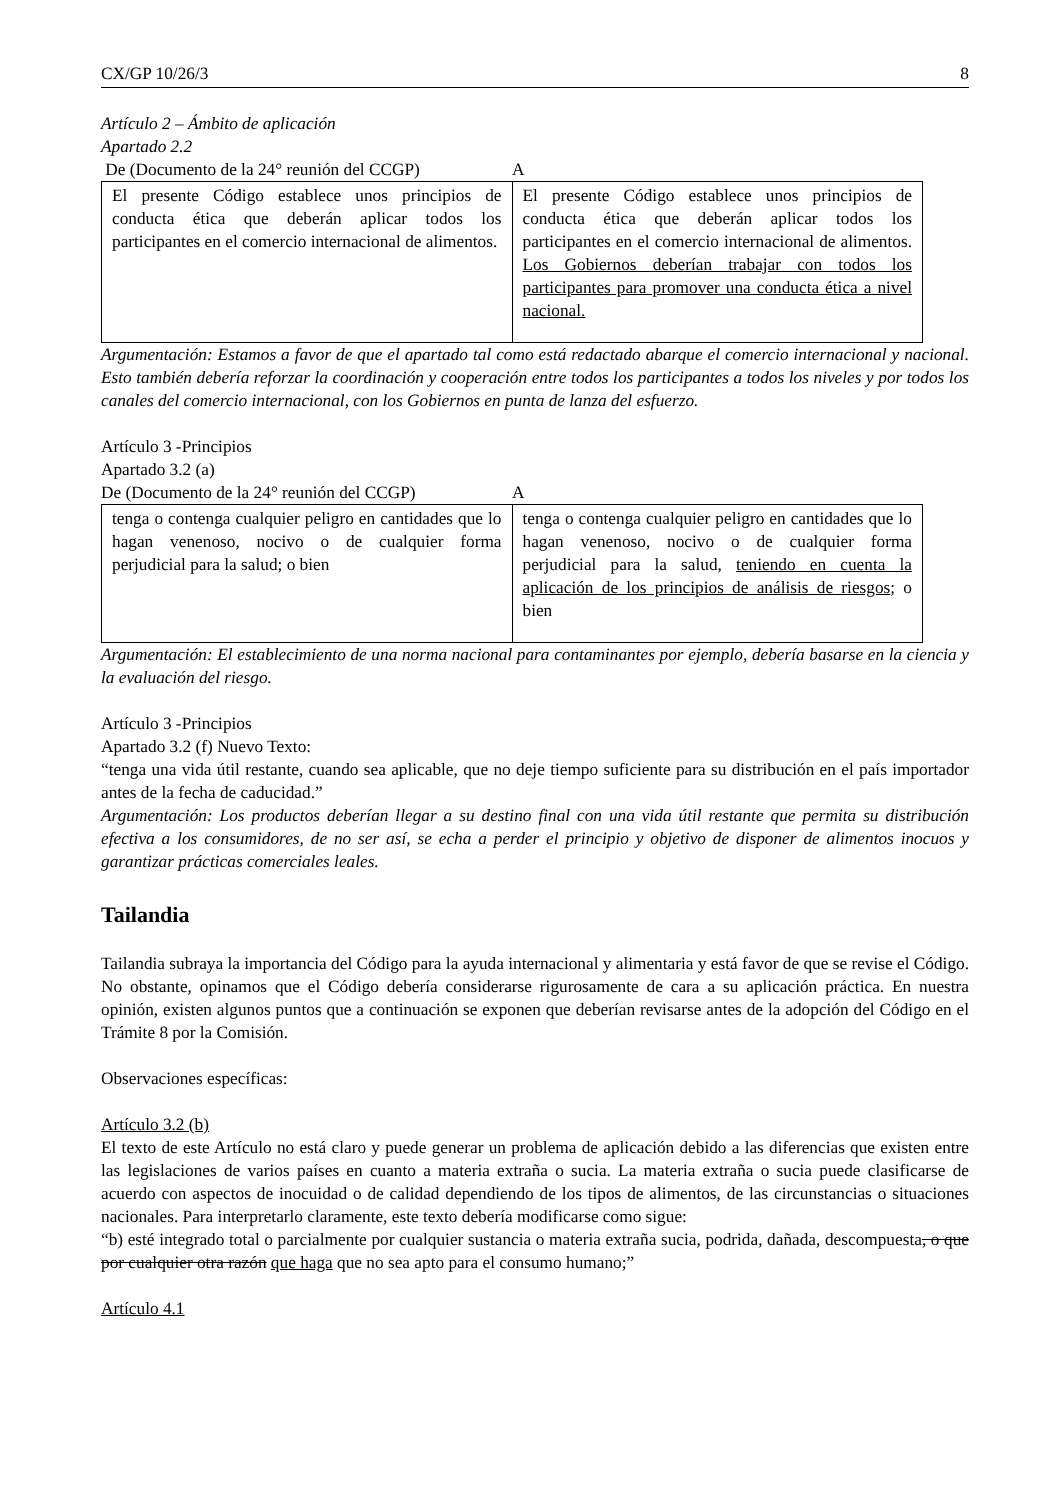CX/GP 10/26/3 8
Artículo 2 – Ámbito de aplicación
Apartado 2.2
De (Documento de la 24° reunión del CCGP) A
| El presente Código establece unos principios de conducta ética que deberán aplicar todos los participantes en el comercio internacional de alimentos. | El presente Código establece unos principios de conducta ética que deberán aplicar todos los participantes en el comercio internacional de alimentos. Los Gobiernos deberían trabajar con todos los participantes para promover una conducta ética a nivel nacional. |
Argumentación: Estamos a favor de que el apartado tal como está redactado abarque el comercio internacional y nacional. Esto también debería reforzar la coordinación y cooperación entre todos los participantes a todos los niveles y por todos los canales del comercio internacional, con los Gobiernos en punta de lanza del esfuerzo.
Artículo 3 -Principios
Apartado 3.2 (a)
De (Documento de la 24° reunión del CCGP) A
| tenga o contenga cualquier peligro en cantidades que lo hagan venenoso, nocivo o de cualquier forma perjudicial para la salud; o bien | tenga o contenga cualquier peligro en cantidades que lo hagan venenoso, nocivo o de cualquier forma perjudicial para la salud, teniendo en cuenta la aplicación de los principios de análisis de riesgos ; o bien |
Argumentación: El establecimiento de una norma nacional para contaminantes por ejemplo, debería basarse en la ciencia y la evaluación del riesgo.
Artículo 3 -Principios
Apartado 3.2 (f) Nuevo Texto:
“tenga una vida útil restante, cuando sea aplicable, que no deje tiempo suficiente para su distribución en el país importador antes de la fecha de caducidad.”
Argumentación: Los productos deberían llegar a su destino final con una vida útil restante que permita su distribución efectiva a los consumidores, de no ser así, se echa a perder el principio y objetivo de disponer de alimentos inocuos y garantizar prácticas comerciales leales.
Tailandia
Tailandia subraya la importancia del Código para la ayuda internacional y alimentaria y está favor de que se revise el Código. No obstante, opinamos que el Código debería considerarse rigurosamente de cara a su aplicación práctica. En nuestra opinión, existen algunos puntos que a continuación se exponen que deberían revisarse antes de la adopción del Código en el Trámite 8 por la Comisión.
Observaciones específicas:
Artículo 3.2 (b)
El texto de este Artículo no está claro y puede generar un problema de aplicación debido a las diferencias que existen entre las legislaciones de varios países en cuanto a materia extraña o sucia. La materia extraña o sucia puede clasificarse de acuerdo con aspectos de inocuidad o de calidad dependiendo de los tipos de alimentos, de las circunstancias o situaciones nacionales. Para interpretarlo claramente, este texto debería modificarse como sigue:
“b) esté integrado total o parcialmente por cualquier sustancia o materia extraña sucia, podrida, dañada, descompuesta, o que por cualquier otra razón que haga que no sea apto para el consumo humano;”
Artículo 4.1